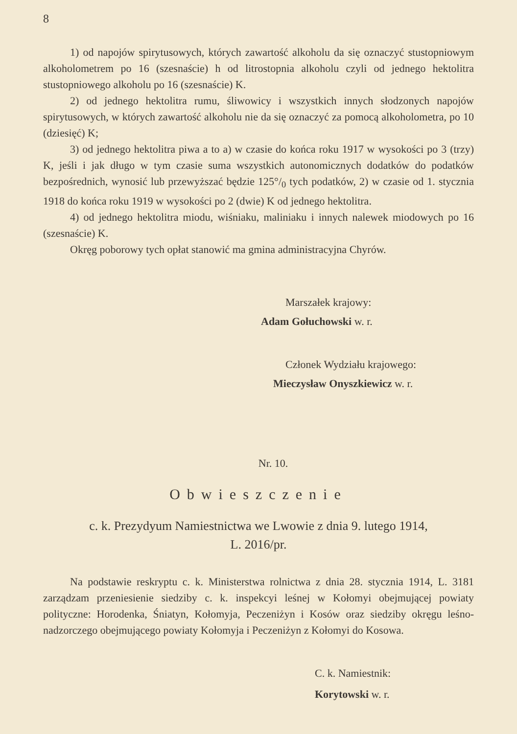8
1) od napojów spirytusowych, których zawartość alkoholu da się oznaczyć stustopniowym alkoholometrem po 16 (szesnaście) h od litrostopnia alkoholu czyli od jednego hektolitra stustopniowego alkoholu po 16 (szesnaście) K.
2) od jednego hektolitra rumu, śliwowicy i wszystkich innych słodzonych napojów spirytusowych, w których zawartość alkoholu nie da się oznaczyć za pomocą alkoholometra, po 10 (dziesięć) K;
3) od jednego hektolitra piwa a to a) w czasie do końca roku 1917 w wysokości po 3 (trzy) K, jeśli i jak długo w tym czasie suma wszystkich autonomicznych dodatków do podatków bezpośrednich, wynosić lub przewyższać będzie 125°/<sub>0</sub> tych podatków, 2) w czasie od 1. stycznia 1918 do końca roku 1919 w wysokości po 2 (dwie) K od jednego hektolitra.
4) od jednego hektolitra miodu, wiśniaku, maliniaku i innych nalewek miodowych po 16 (szesnaście) K.
Okręg poborowy tych opłat stanowić ma gmina administracyjna Chyrów.
Marszałek krajowy:
Adam Gołuchowski w. r.
Członek Wydziału krajowego:
Mieczysław Onyszkiewicz w. r.
Nr. 10.
Obwieszczenie
c. k. Prezydyum Namiestnictwa we Lwowie z dnia 9. lutego 1914,
L. 2016/pr.
Na podstawie reskryptu c. k. Ministerstwa rolnictwa z dnia 28. stycznia 1914, L. 3181 zarządzam przeniesienie siedziby c. k. inspekcyi leśnej w Kołomyi obejmującej powiaty polityczne: Horodenka, Śniatyn, Kołomyja, Peczeniżyn i Kosów oraz siedziby okręgu leśno-nadzorczego obejmującego powiaty Kołomyja i Peczeniżyn z Kołomyi do Kosowa.
C. k. Namiestnik:
Korytowski w. r.